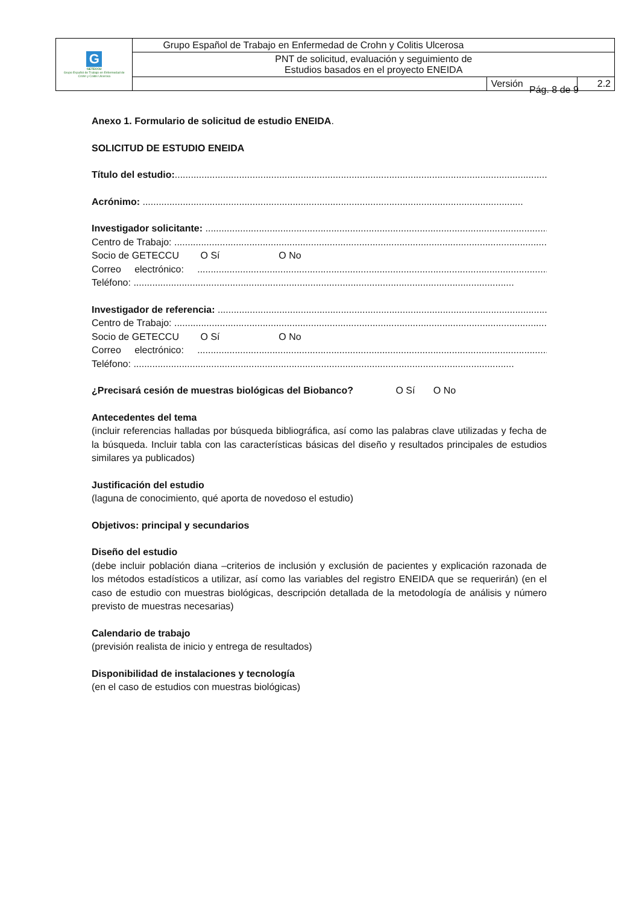| G GETECCU Grupo Español de Trabajo en Enfermedad de Crohn y Colitis Ulcerosa | Grupo Español de Trabajo en Enfermedad de Crohn y Colitis Ulcerosa | | |
| | PNT de solicitud, evaluación y seguimiento de Estudios basados en el proyecto ENEIDA | | |
| | | Versión | 2.2 |
Pág. 8 de 9
Anexo 1. Formulario de solicitud de estudio ENEIDA.
SOLICITUD DE ESTUDIO ENEIDA
Título del estudio:..............................................................................................................................................
Acrónimo: ..............................................................................................................................................
Investigador solicitante: ..............................................................................................................................................
Centro de Trabajo: ..............................................................................................................................................
Socio de GETECCU O Sí O No
Correo electrónico: ..............................................................................................................................................
Teléfono: ..............................................................................................................................................
Investigador de referencia: ..............................................................................................................................................
Centro de Trabajo: ..............................................................................................................................................
Socio de GETECCU O Sí O No
Correo electrónico: ..............................................................................................................................................
Teléfono: ..............................................................................................................................................
¿Precisará cesión de muestras biológicas del Biobanco? O Sí O No
Antecedentes del tema
(incluir referencias halladas por búsqueda bibliográfica, así como las palabras clave utilizadas y fecha de la búsqueda. Incluir tabla con las características básicas del diseño y resultados principales de estudios similares ya publicados)
Justificación del estudio
(laguna de conocimiento, qué aporta de novedoso el estudio)
Objetivos: principal y secundarios
Diseño del estudio
(debe incluir población diana –criterios de inclusión y exclusión de pacientes y explicación razonada de los métodos estadísticos a utilizar, así como las variables del registro ENEIDA que se requerirán) (en el caso de estudio con muestras biológicas, descripción detallada de la metodología de análisis y número previsto de muestras necesarias)
Calendario de trabajo
(previsión realista de inicio y entrega de resultados)
Disponibilidad de instalaciones y tecnología
(en el caso de estudios con muestras biológicas)